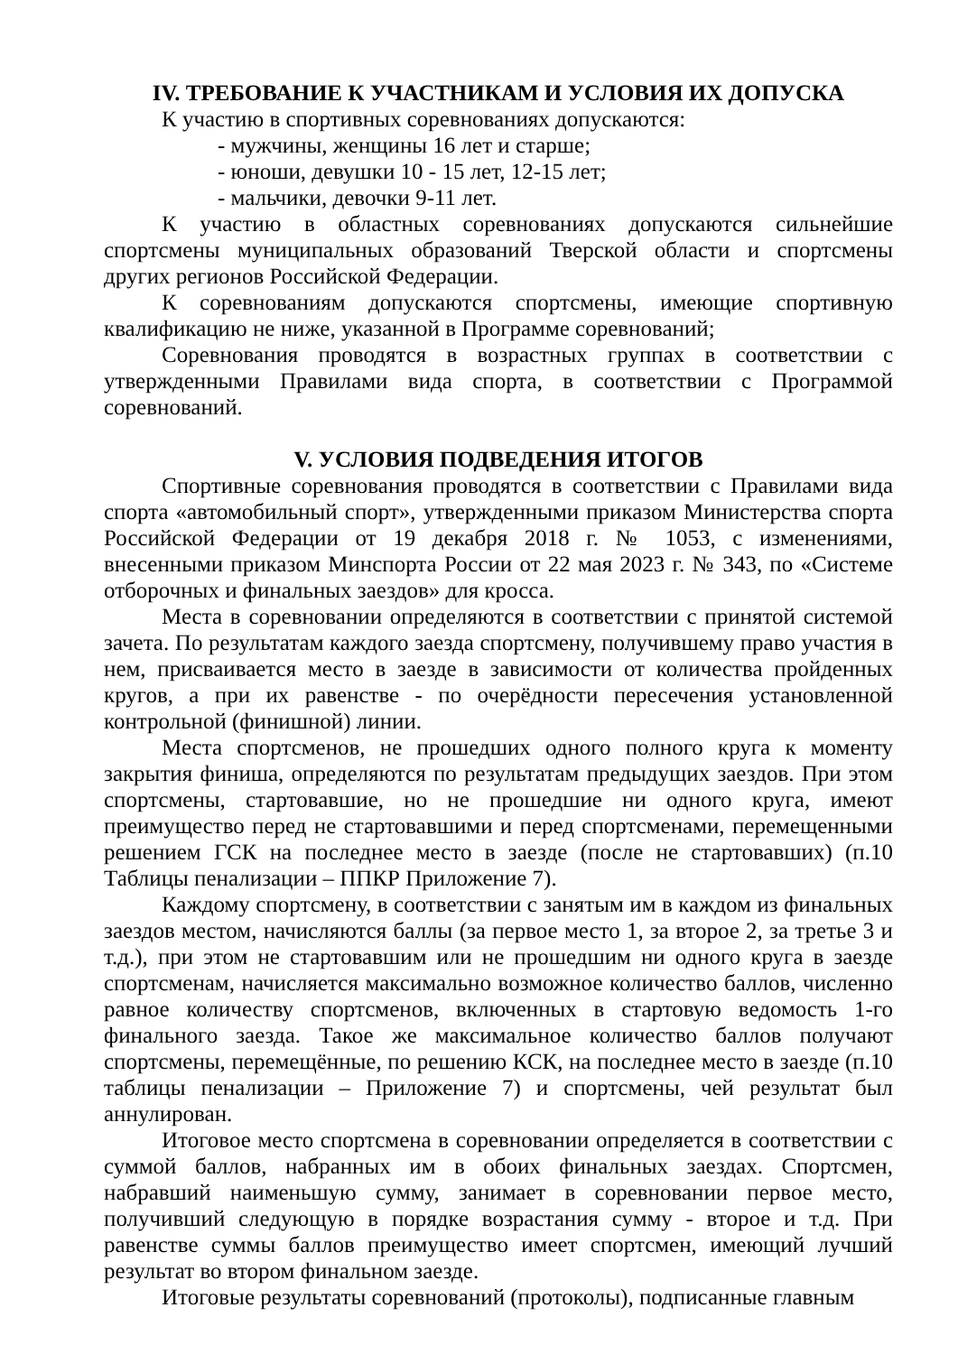IV. ТРЕБОВАНИЕ К УЧАСТНИКАМ И УСЛОВИЯ ИХ ДОПУСКА
К участию в спортивных соревнованиях допускаются:
- мужчины, женщины 16 лет и старше;
- юноши, девушки 10 - 15 лет, 12-15 лет;
- мальчики, девочки 9-11 лет.
К участию в областных соревнованиях допускаются сильнейшие спортсмены муниципальных образований Тверской области и спортсмены других регионов Российской Федерации.
К соревнованиям допускаются спортсмены, имеющие спортивную квалификацию не ниже, указанной в Программе соревнований;
Соревнования проводятся в возрастных группах в соответствии с утвержденными Правилами вида спорта, в соответствии с Программой соревнований.
V. УСЛОВИЯ ПОДВЕДЕНИЯ ИТОГОВ
Спортивные соревнования проводятся в соответствии с Правилами вида спорта «автомобильный спорт», утвержденными приказом Министерства спорта Российской Федерации от 19 декабря 2018 г. № 1053, с изменениями, внесенными приказом Минспорта России от 22 мая 2023 г. № 343, по «Системе отборочных и финальных заездов» для кросса.
Места в соревновании определяются в соответствии с принятой системой зачета. По результатам каждого заезда спортсмену, получившему право участия в нем, присваивается место в заезде в зависимости от количества пройденных кругов, а при их равенстве - по очерёдности пересечения установленной контрольной (финишной) линии.
Места спортсменов, не прошедших одного полного круга к моменту закрытия финиша, определяются по результатам предыдущих заездов. При этом спортсмены, стартовавшие, но не прошедшие ни одного круга, имеют преимущество перед не стартовавшими и перед спортсменами, перемещенными решением ГСК на последнее место в заезде (после не стартовавших) (п.10 Таблицы пенализации – ППКР Приложение 7).
Каждому спортсмену, в соответствии с занятым им в каждом из финальных заездов местом, начисляются баллы (за первое место 1, за второе 2, за третье 3 и т.д.), при этом не стартовавшим или не прошедшим ни одного круга в заезде спортсменам, начисляется максимально возможное количество баллов, численно равное количеству спортсменов, включенных в стартовую ведомость 1-го финального заезда. Такое же максимальное количество баллов получают спортсмены, перемещённые, по решению КСК, на последнее место в заезде (п.10 таблицы пенализации – Приложение 7) и спортсмены, чей результат был аннулирован.
Итоговое место спортсмена в соревновании определяется в соответствии с суммой баллов, набранных им в обоих финальных заездах. Спортсмен, набравший наименьшую сумму, занимает в соревновании первое место, получивший следующую в порядке возрастания сумму - второе и т.д. При равенстве суммы баллов преимущество имеет спортсмен, имеющий лучший результат во втором финальном заезде.
Итоговые результаты соревнований (протоколы), подписанные главным